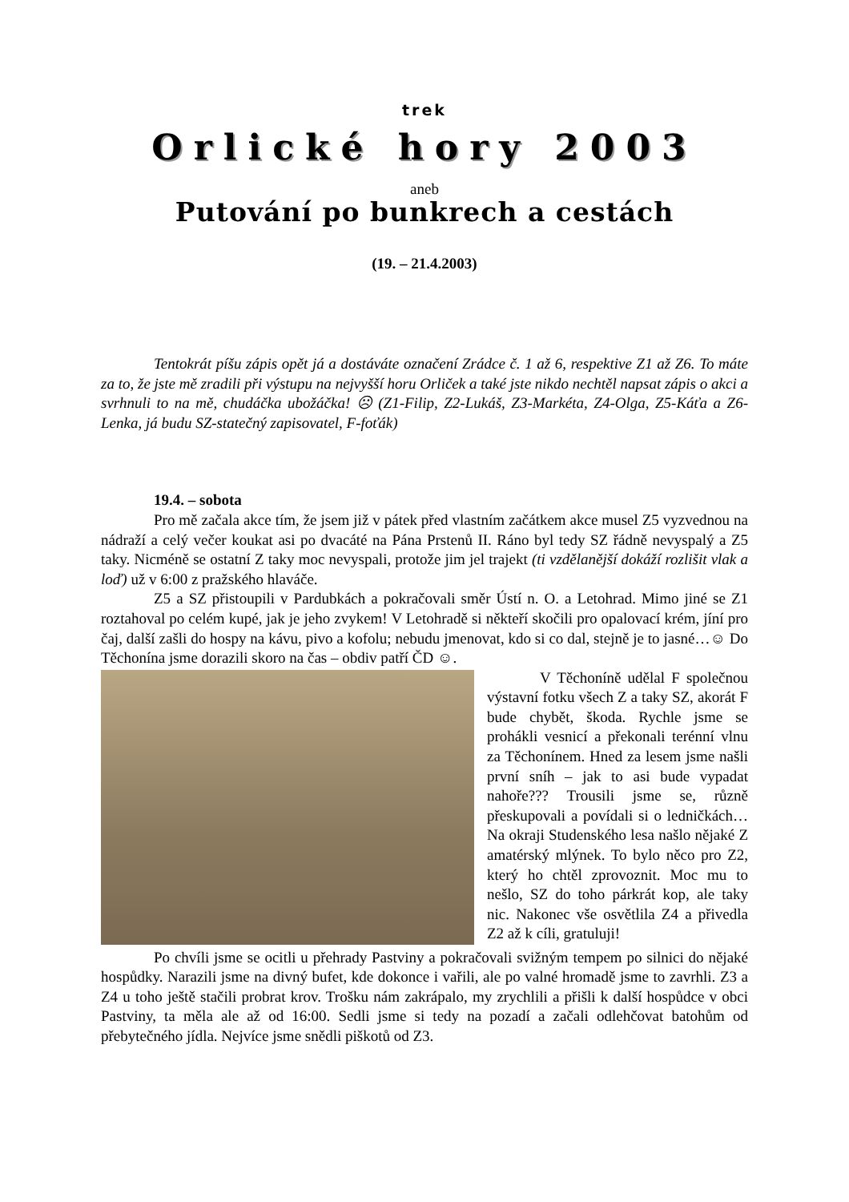trek
Orlické hory 2003
aneb
Putování po bunkrech a cestách
(19. – 21.4.2003)
Tentokrát píšu zápis opět já a dostáváte označení Zrádce č. 1 až 6, respektive Z1 až Z6. To máte za to, že jste mě zradili při výstupu na nejvyšší horu Orliček a také jste nikdo nechtěl napsat zápis o akci a svrhnuli to na mě, chudáčka ubožáčka! ☹ (Z1-Filip, Z2-Lukáš, Z3-Markéta, Z4-Olga, Z5-Káťa a Z6-Lenka, já budu SZ-statečný zapisovatel, F-foťák)
19.4. – sobota
Pro mě začala akce tím, že jsem již v pátek před vlastním začátkem akce musel Z5 vyzvednou na nádraží a celý večer koukat asi po dvacáté na Pána Prstenů II. Ráno byl tedy SZ řádně nevyspalý a Z5 taky. Nicméně se ostatní Z taky moc nevyspali, protože jim jel trajekt (ti vzdělanější dokáží rozlišit vlak a loď) už v 6:00 z pražského hlaváče.
Z5 a SZ přistoupili v Pardubkách a pokračovali směr Ústí n. O. a Letohrad. Mimo jiné se Z1 roztahoval po celém kupé, jak je jeho zvykem! V Letohradě si někteří skočili pro opalovací krém, jíní pro čaj, další zašli do hospy na kávu, pivo a kofolu; nebudu jmenovat, kdo si co dal, stejně je to jasné…☺ Do Těchonína jsme dorazili skoro na čas – obdiv patří ČD ☺.
V Těchoníně udělal F společnou výstavní fotku všech Z a taky SZ, akorát F bude chybět, škoda. Rychle jsme se prohákli vesnicí a překonali terénní vlnu za Těchonínem. Hned za lesem jsme našli první sníh – jak to asi bude vypadat nahoře??? Trousili jsme se, různě přeskupovali a povídali si o ledničkách… Na okraji Studenského lesa našlo nějaké Z amatérský mlýnek. To bylo něco pro Z2, který ho chtěl zprovoznit. Moc mu to nešlo, SZ do toho párkrát kop, ale taky nic. Nakonec vše osvětlila Z4 a přivedla Z2 až k cíli, gratuluji!
Po chvíli jsme se ocitli u přehrady Pastviny a pokračovali svižným tempem po silnici do nějaké hospůdky. Narazili jsme na divný bufet, kde dokonce i vařili, ale po valné hromadě jsme to zavrhli. Z3 a Z4 u toho ještě stačili probrat krov. Trošku nám zakrápalo, my zrychlili a přišli k další hospůdce v obci Pastviny, ta měla ale až od 16:00. Sedli jsme si tedy na pozadí a začali odlehčovat batohům od přebytečného jídla. Nejvíce jsme snědli piškotů od Z3.